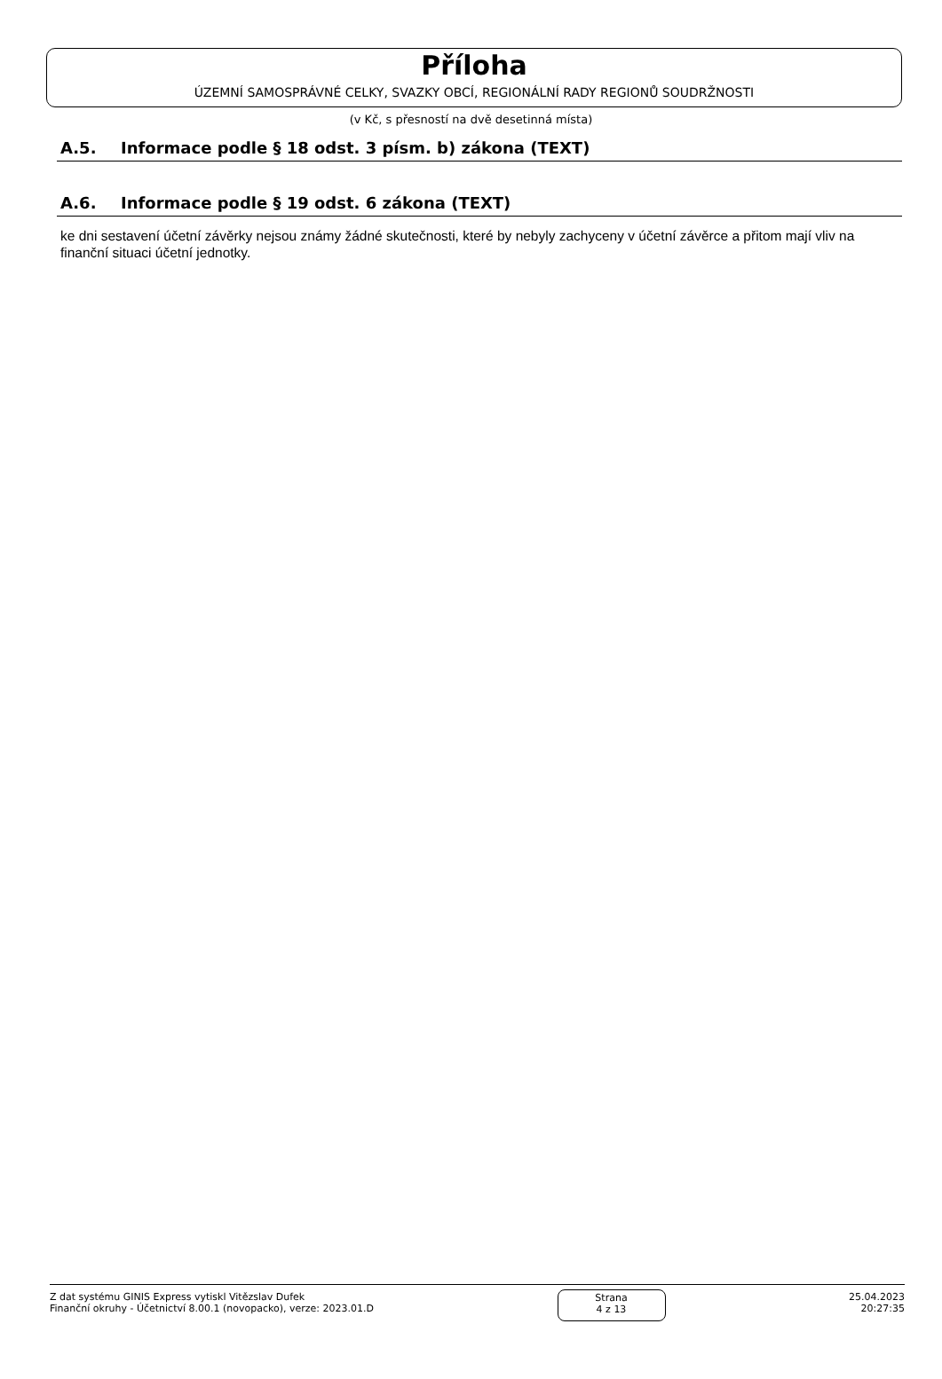Příloha
ÚZEMNÍ SAMOSPRÁVNÉ CELKY, SVAZKY OBCÍ, REGIONÁLNÍ RADY REGIONŮ SOUDRŽNOSTI
(v Kč, s přesností na dvě desetinná místa)
A.5. Informace podle § 18 odst. 3 písm. b) zákona (TEXT)
A.6. Informace podle § 19 odst. 6 zákona (TEXT)
ke dni sestavení účetní závěrky nejsou známy žádné skutečnosti, které by nebyly zachyceny v účetní závěrce a přitom mají vliv na finanční situaci účetní jednotky.
Z dat systému GINIS Express vytiskl Vitězslav Dufek
Finanční okruhy - Účetnictví 8.00.1 (novopacko), verze: 2023.01.D
Strana
4 z 13
25.04.2023
20:27:35